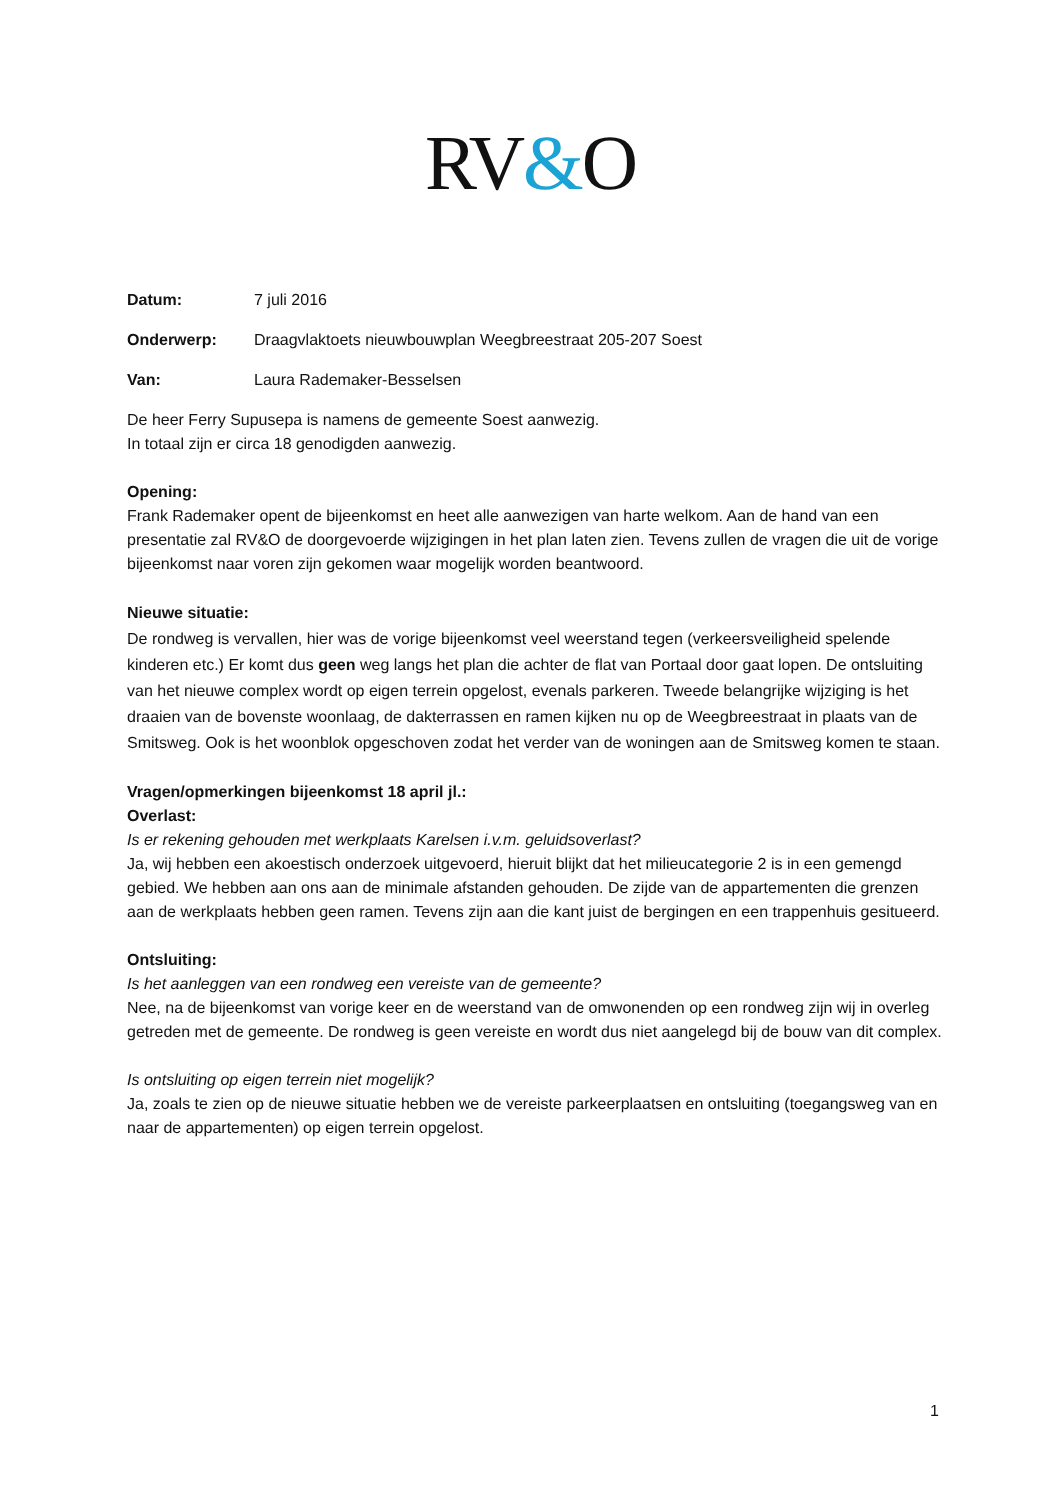RV&O
Datum: 7 juli 2016
Onderwerp: Draagvlaktoets nieuwbouwplan Weegbreestraat 205-207 Soest
Van: Laura Rademaker-Besselsen
De heer Ferry Supusepa is namens de gemeente Soest aanwezig.
In totaal zijn er circa 18 genodigden aanwezig.
Opening:
Frank Rademaker opent de bijeenkomst en heet alle aanwezigen van harte welkom. Aan de hand van een presentatie zal RV&O de doorgevoerde wijzigingen in het plan laten zien. Tevens zullen de vragen die uit de vorige bijeenkomst naar voren zijn gekomen waar mogelijk worden beantwoord.
Nieuwe situatie:
De rondweg is vervallen, hier was de vorige bijeenkomst veel weerstand tegen (verkeersveiligheid spelende kinderen etc.) Er komt dus geen weg langs het plan die achter de flat van Portaal door gaat lopen. De ontsluiting van het nieuwe complex wordt op eigen terrein opgelost, evenals parkeren. Tweede belangrijke wijziging is het draaien van de bovenste woonlaag, de dakterrassen en ramen kijken nu op de Weegbreestraat in plaats van de Smitsweg. Ook is het woonblok opgeschoven zodat het verder van de woningen aan de Smitsweg komen te staan.
Vragen/opmerkingen bijeenkomst 18 april jl.:
Overlast:
Is er rekening gehouden met werkplaats Karelsen i.v.m. geluidsoverlast?
Ja, wij hebben een akoestisch onderzoek uitgevoerd, hieruit blijkt dat het milieucategorie 2 is in een gemengd gebied. We hebben aan ons aan de minimale afstanden gehouden. De zijde van de appartementen die grenzen aan de werkplaats hebben geen ramen. Tevens zijn aan die kant juist de bergingen en een trappenhuis gesitueerd.
Ontsluiting:
Is het aanleggen van een rondweg een vereiste van de gemeente?
Nee, na de bijeenkomst van vorige keer en de weerstand van de omwonenden op een rondweg zijn wij in overleg getreden met de gemeente. De rondweg is geen vereiste en wordt dus niet aangelegd bij de bouw van dit complex.
Is ontsluiting op eigen terrein niet mogelijk?
Ja, zoals te zien op de nieuwe situatie hebben we de vereiste parkeerplaatsen en ontsluiting (toegangsweg van en naar de appartementen) op eigen terrein opgelost.
1